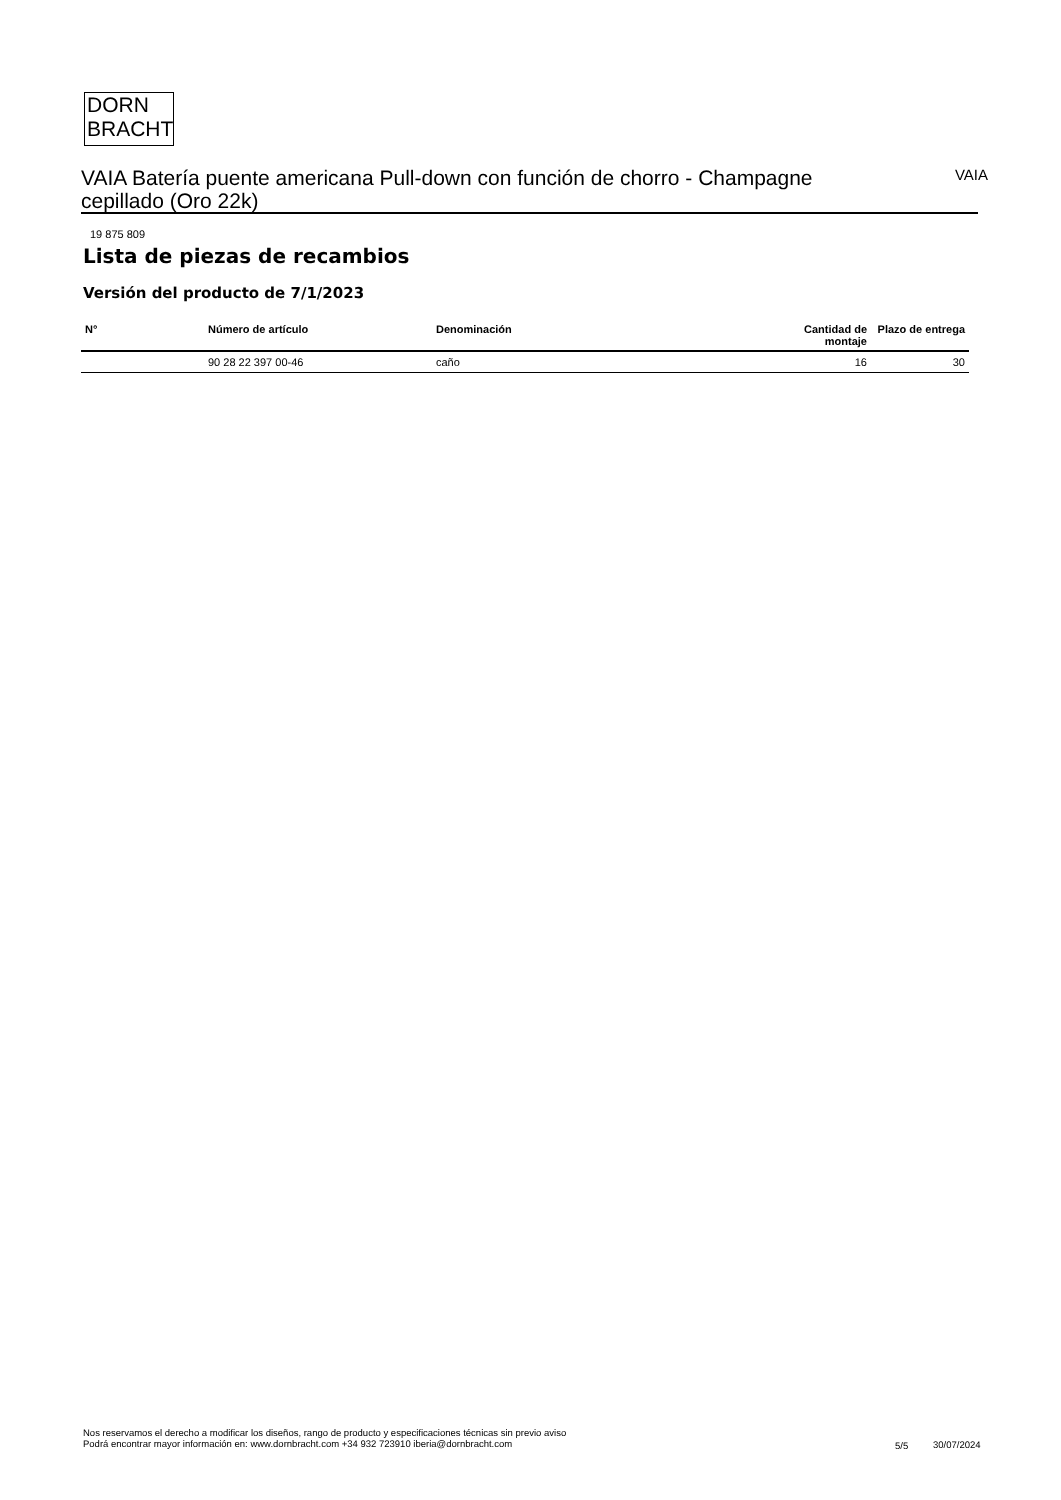DORN
BRACHT
VAIA Batería puente americana Pull-down con función de chorro - Champagne cepillado (Oro 22k)
VAIA
19 875 809
Lista de piezas de recambios
Versión del producto de 7/1/2023
| N° | Número de artículo | Denominación | Cantidad de montaje | Plazo de entrega |
| --- | --- | --- | --- | --- |
| | 90 28 22 397 00-46 | caño | 16 | 30 |
Nos reservamos el derecho a modificar los diseños, rango de producto y especificaciones técnicas sin previo aviso
Podrá encontrar mayor información en: www.dornbracht.com +34 932 723910 iberia@dornbracht.com
5/5 30/07/2024